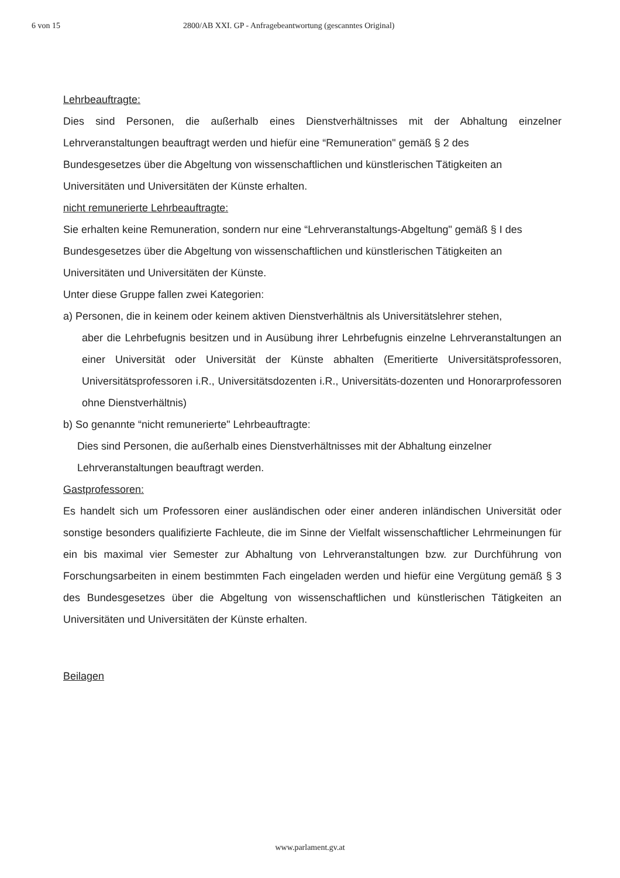6 von 15 2800/AB XXI. GP - Anfragebeantwortung (gescanntes Original)
Lehrbeauftragte:
Dies sind Personen, die außerhalb eines Dienstverhältnisses mit der Abhaltung einzelner Lehrveranstaltungen beauftragt werden und hiefür eine “Remuneration" gemäß § 2 des
Bundesgesetzes über die Abgeltung von wissenschaftlichen und künstlerischen Tätigkeiten an Universitäten und Universitäten der Künste erhalten.
nicht remunerierte Lehrbeauftragte:
Sie erhalten keine Remuneration, sondern nur eine “Lehrveranstaltungs-Abgeltung" gemäß § I des Bundesgesetzes über die Abgeltung von wissenschaftlichen und künstlerischen Tätigkeiten an Universitäten und Universitäten der Künste.
Unter diese Gruppe fallen zwei Kategorien:
a) Personen, die in keinem oder keinem aktiven Dienstverhältnis als Universitätslehrer stehen,
aber die Lehrbefugnis besitzen und in Ausübung ihrer Lehrbefugnis einzelne Lehrveranstaltungen an einer Universität oder Universität der Künste abhalten (Emeritierte Universitätsprofessoren, Universitätsprofessoren i.R., Universitätsdozenten i.R., Universitäts-dozenten und Honorarprofessoren ohne Dienstverhältnis)
b) So genannte “nicht remunerierte" Lehrbeauftragte:
Dies sind Personen, die außerhalb eines Dienstverhältnisses mit der Abhaltung einzelner Lehrveranstaltungen beauftragt werden.
Gastprofessoren:
Es handelt sich um Professoren einer ausländischen oder einer anderen inländischen Universität oder sonstige besonders qualifizierte Fachleute, die im Sinne der Vielfalt wissenschaftlicher Lehrmeinungen für ein bis maximal vier Semester zur Abhaltung von Lehrveranstaltungen bzw. zur Durchführung von Forschungsarbeiten in einem bestimmten Fach eingeladen werden und hiefür eine Vergütung gemäß § 3 des Bundesgesetzes über die Abgeltung von wissenschaftlichen und künstlerischen Tätigkeiten an Universitäten und Universitäten der Künste erhalten.
Beilagen
www.parlament.gv.at